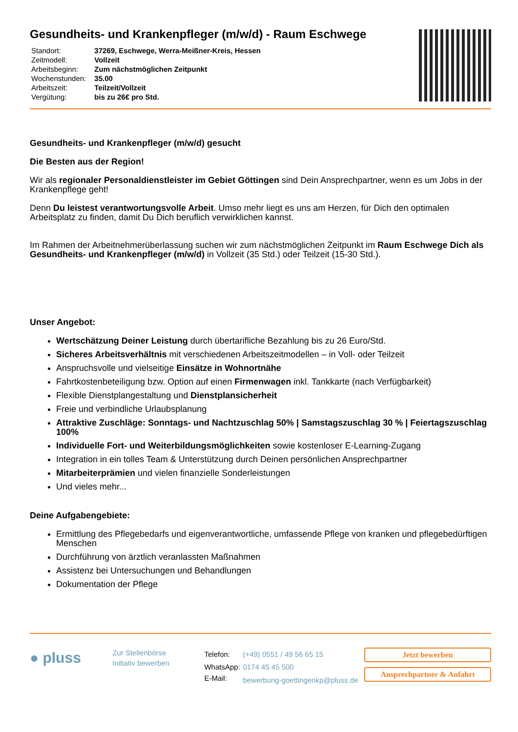Gesundheits- und Krankenpfleger (m/w/d) - Raum Eschwege
| Standort: | 37269, Eschwege, Werra-Meißner-Kreis, Hessen |
| Zeitmodell: | Vollzeit |
| Arbeitsbeginn: | Zum nächstmöglichen Zeitpunkt |
| Wochenstunden: | 35.00 |
| Arbeitszeit: | Teilzeit/Vollzeit |
| Vergütung: | bis zu 26€ pro Std. |
Gesundheits- und Krankenpfleger (m/w/d) gesucht
Die Besten aus der Region!
Wir als regionaler Personaldienstleister im Gebiet Göttingen sind Dein Ansprechpartner, wenn es um Jobs in der Krankenpflege geht!
Denn Du leistest verantwortungsvolle Arbeit. Umso mehr liegt es uns am Herzen, für Dich den optimalen Arbeitsplatz zu finden, damit Du Dich beruflich verwirklichen kannst.
Im Rahmen der Arbeitnehmerüberlassung suchen wir zum nächstmöglichen Zeitpunkt im Raum Eschwege Dich als Gesundheits- und Krankenpfleger (m/w/d) in Vollzeit (35 Std.) oder Teilzeit (15-30 Std.).
Unser Angebot:
Wertschätzung Deiner Leistung durch übertarifliche Bezahlung bis zu 26 Euro/Std.
Sicheres Arbeitsverhältnis mit verschiedenen Arbeitszeitmodellen – in Voll- oder Teilzeit
Anspruchsvolle und vielseitige Einsätze in Wohnortnähe
Fahrtkostenbeteiligung bzw. Option auf einen Firmenwagen inkl. Tankkarte (nach Verfügbarkeit)
Flexible Dienstplangestaltung und Dienstplansicherheit
Freie und verbindliche Urlaubsplanung
Attraktive Zuschläge: Sonntags- und Nachtzuschlag 50% | Samstagszuschlag 30 % | Feiertagszuschlag 100%
Individuelle Fort- und Weiterbildungsmöglichkeiten sowie kostenloser E-Learning-Zugang
Integration in ein tolles Team & Unterstützung durch Deinen persönlichen Ansprechpartner
Mitarbeiterprämien und vielen finanzielle Sonderleistungen
Und vieles mehr...
Deine Aufgabengebiete:
Ermittlung des Pflegebedarfs und eigenverantwortliche, umfassende Pflege von kranken und pflegebedürftigen Menschen
Durchführung von ärztlich veranlassten Maßnahmen
Assistenz bei Untersuchungen und Behandlungen
Dokumentation der Pflege
● pluss
Zur Stellenbörse
Initiativ bewerben
| Telefon: | (+49) 0551 / 49 56 65 15 |
| WhatsApp: | 0174 45 45 500 |
| E-Mail: | bewerbung-goettingenkp@pluss.de |
Jetzt bewerben
Ansprechpartner & Anfahrt